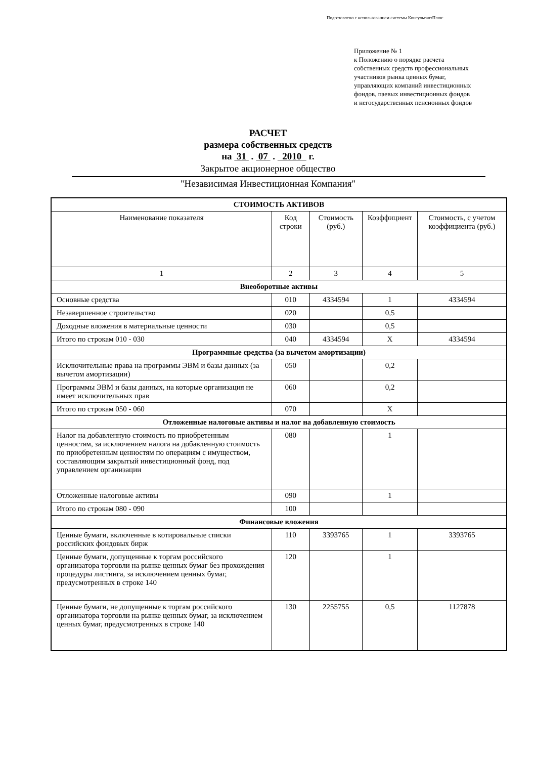Подготовлено с использованием системы КонсультантПлюс
Приложение № 1
к Положению о порядке расчета
собственных средств профессиональных
участников рынка ценных бумаг,
управляющих компаний инвестиционных
фондов, паевых инвестиционных фондов
и негосударственных пенсионных фондов
РАСЧЕТ
размера собственных средств
на 31 . 07 . 2010 г.
Закрытое акционерное общество
"Независимая Инвестиционная Компания"
| СТОИМОСТЬ АКТИВОВ | | | | |
| Наименование показателя | Код строки | Стоимость (руб.) | Коэффициент | Стоимость, с учетом коэффициента (руб.) |
| 1 | 2 | 3 | 4 | 5 |
| Внеоборотные активы | | | | |
| Основные средства | 010 | 4334594 | 1 | 4334594 |
| Незавершенное строительство | 020 | | 0,5 | |
| Доходные вложения в материальные ценности | 030 | | 0,5 | |
| Итого по строкам 010 - 030 | 040 | 4334594 | X | 4334594 |
| Программные средства (за вычетом амортизации) | | | | |
| Исключительные права на программы ЭВМ и базы данных (за вычетом амортизации) | 050 | | 0,2 | |
| Программы ЭВМ и базы данных, на которые организация не имеет исключительных прав | 060 | | 0,2 | |
| Итого по строкам 050 - 060 | 070 | | X | |
| Отложенные налоговые активы и налог на добавленную стоимость | | | | |
| Налог на добавленную стоимость по приобретенным ценностям, за исключением налога на добавленную стоимость по приобретенным ценностям по операциям с имуществом, составляющим закрытый инвестиционный фонд, под управлением организации | 080 | | 1 | |
| Отложенные налоговые активы | 090 | | 1 | |
| Итого по строкам 080 - 090 | 100 | | | |
| Финансовые вложения | | | | |
| Ценные бумаги, включенные в котировальные списки российских фондовых бирж | 110 | 3393765 | 1 | 3393765 |
| Ценные бумаги, допущенные к торгам российского организатора торговли на рынке ценных бумаг без прохождения процедуры листинга, за исключением ценных бумаг, предусмотренных в строке 140 | 120 | | 1 | |
| Ценные бумаги, не допущенные к торгам российского организатора торговли на рынке ценных бумаг, за исключением ценных бумаг, предусмотренных в строке 140 | 130 | 2255755 | 0,5 | 1127878 |